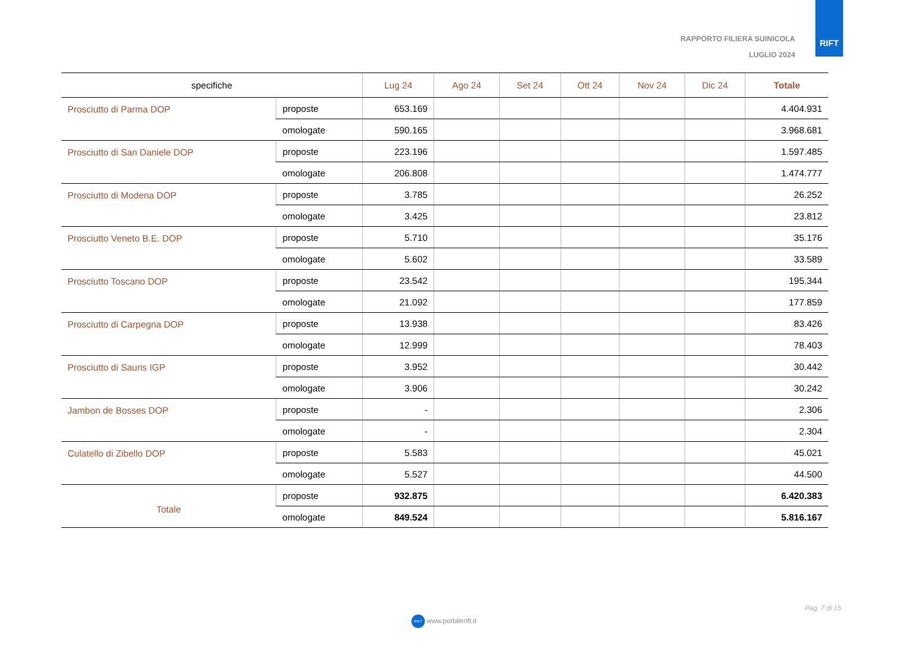RAPPORTO FILIERA SUINICOLA
LUGLIO 2024
RIFT
| specifiche | | Lug 24 | Ago 24 | Set 24 | Ott 24 | Nov 24 | Dic 24 | Totale |
| --- | --- | --- | --- | --- | --- | --- | --- | --- |
| Prosciutto di Parma DOP | proposte | 653.169 | | | | | | 4.404.931 |
| | omologate | 590.165 | | | | | | 3.968.681 |
| Prosciutto di San Daniele DOP | proposte | 223.196 | | | | | | 1.597.485 |
| | omologate | 206.808 | | | | | | 1.474.777 |
| Prosciutto di Modena DOP | proposte | 3.785 | | | | | | 26.252 |
| | omologate | 3.425 | | | | | | 23.812 |
| Prosciutto Veneto B.E. DOP | proposte | 5.710 | | | | | | 35.176 |
| | omologate | 5.602 | | | | | | 33.589 |
| Prosciutto Toscano DOP | proposte | 23.542 | | | | | | 195.344 |
| | omologate | 21.092 | | | | | | 177.859 |
| Prosciutto di Carpegna DOP | proposte | 13.938 | | | | | | 83.426 |
| | omologate | 12.999 | | | | | | 78.403 |
| Prosciutto di Sauris IGP | proposte | 3.952 | | | | | | 30.442 |
| | omologate | 3.906 | | | | | | 30.242 |
| Jambon de Bosses DOP | proposte | - | | | | | | 2.306 |
| | omologate | - | | | | | | 2.304 |
| Culatello di Zibello DOP | proposte | 5.583 | | | | | | 45.021 |
| | omologate | 5.527 | | | | | | 44.500 |
| Totale | proposte | 932.875 | | | | | | 6.420.383 |
| | omologate | 849.524 | | | | | | 5.816.167 |
Pag. 7 di 15
RIFT www.portalerift.it